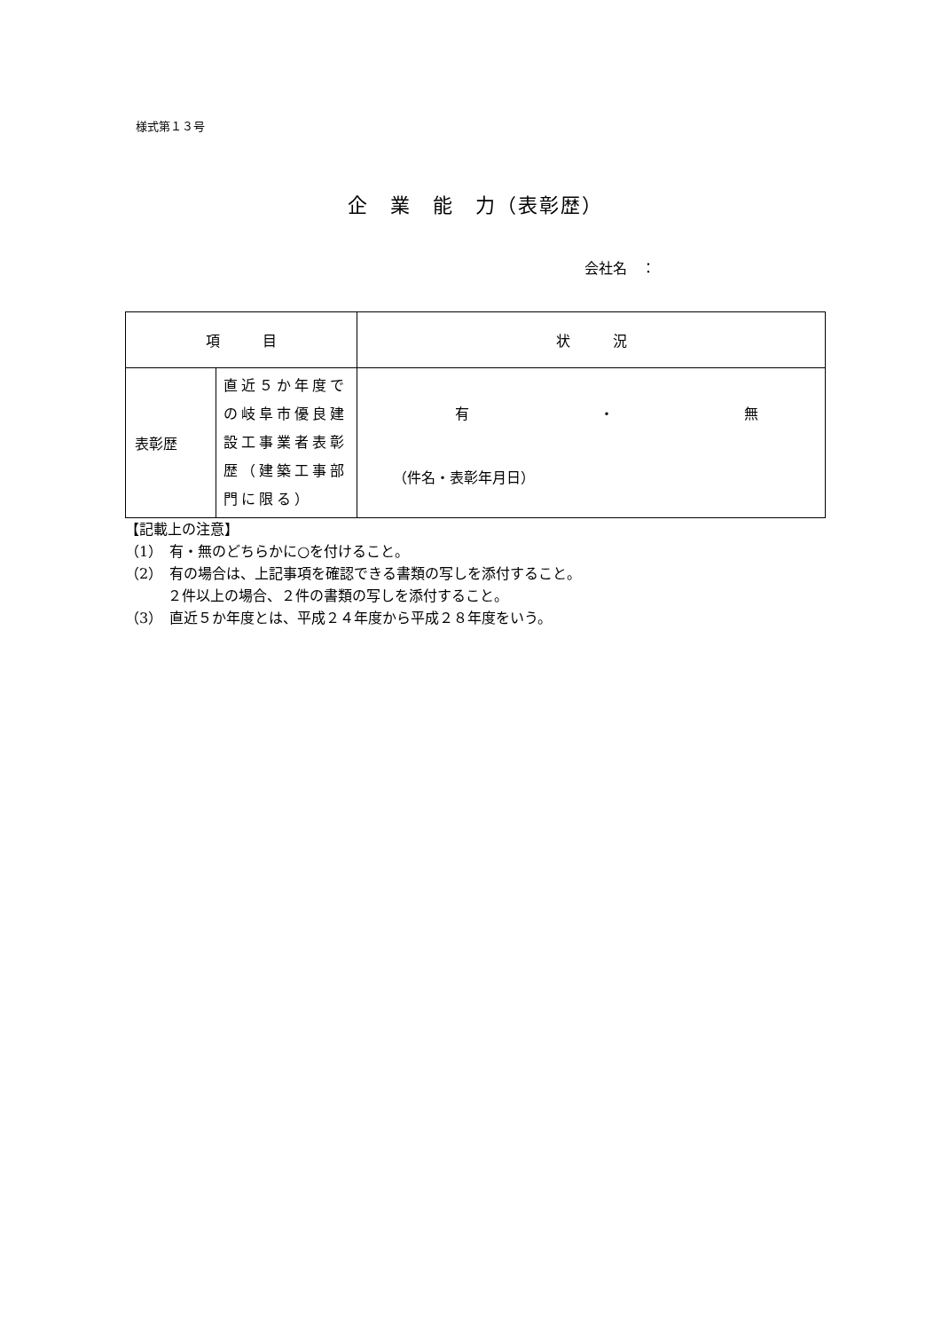様式第１３号
企　業　能　力（表彰歴）
会社名　：
| 項 目 | | 状 況 |
| --- | --- | --- |
| 表彰歴 | 直近５か年度での岐阜市優良建設工事業者表彰歴（建築工事部門に限る） | 有 ・ 無 （件名・表彰年月日） |
【記載上の注意】
（1）　有・無のどちらかに○を付けること。
（2）　有の場合は、上記事項を確認できる書類の写しを添付すること。
　　　２件以上の場合、２件の書類の写しを添付すること。
（3）　直近５か年度とは、平成２４年度から平成２８年度をいう。